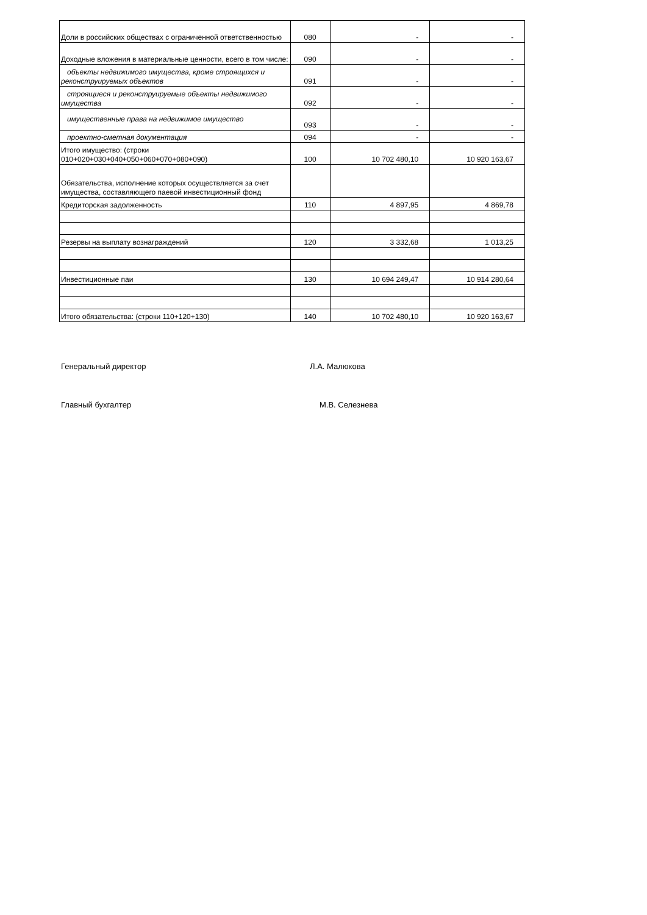| Доли в российских обществах с ограниченной ответственностью | 080 | - | - |
| Доходные вложения в материальные ценности, всего в том числе: | 090 | - | - |
| объекты недвижимого имущества, кроме строящихся и реконструируемых объектов | 091 | - | - |
| строящиеся и реконструируемые объекты недвижимого имущества | 092 | - | - |
| имущественные права на недвижимое имущество | 093 | - | - |
| проектно-сметная документация | 094 | - | - |
| Итого имущество: (строки 010+020+030+040+050+060+070+080+090) | 100 | 10 702 480,10 | 10 920 163,67 |
| Обязательства, исполнение которых осуществляется за счет имущества, составляющего паевой инвестиционный фонд | | | |
| Кредиторская задолженность | 110 | 4 897,95 | 4 869,78 |
| Резервы на выплату вознаграждений | 120 | 3 332,68 | 1 013,25 |
| Инвестиционные паи | 130 | 10 694 249,47 | 10 914 280,64 |
| Итого обязательства: (строки 110+120+130) | 140 | 10 702 480,10 | 10 920 163,67 |
Генеральный директор Л.А. Малюкова
Главный бухгалтер М.В. Селезнева